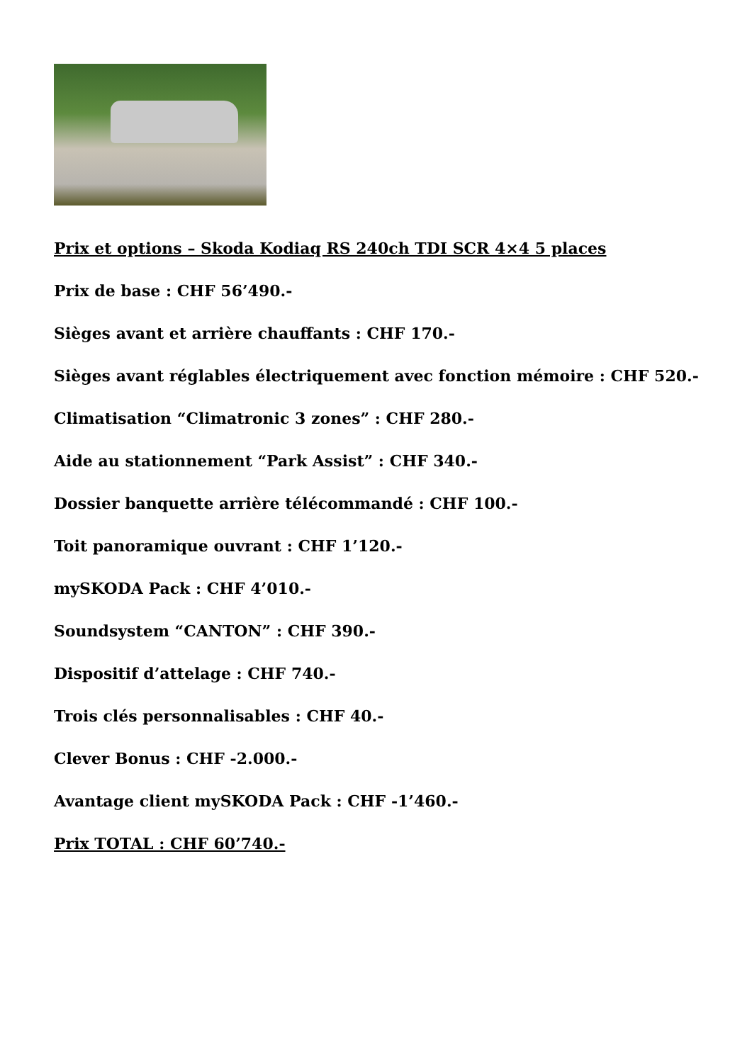Prix et options – Skoda Kodiaq RS 240ch TDI SCR 4×4 5 places
Prix de base : CHF 56’490.-
Sièges avant et arrière chauffants : CHF 170.-
Sièges avant réglables électriquement avec fonction mémoire : CHF 520.-
Climatisation “Climatronic 3 zones” : CHF 280.-
Aide au stationnement “Park Assist” : CHF 340.-
Dossier banquette arrière télécommandé : CHF 100.-
Toit panoramique ouvrant : CHF 1’120.-
mySKODA Pack : CHF 4’010.-
Soundsystem “CANTON” : CHF 390.-
Dispositif d’attelage : CHF 740.-
Trois clés personnalisables : CHF 40.-
Clever Bonus : CHF -2.000.-
Avantage client mySKODA Pack : CHF -1’460.-
Prix TOTAL : CHF 60’740.-